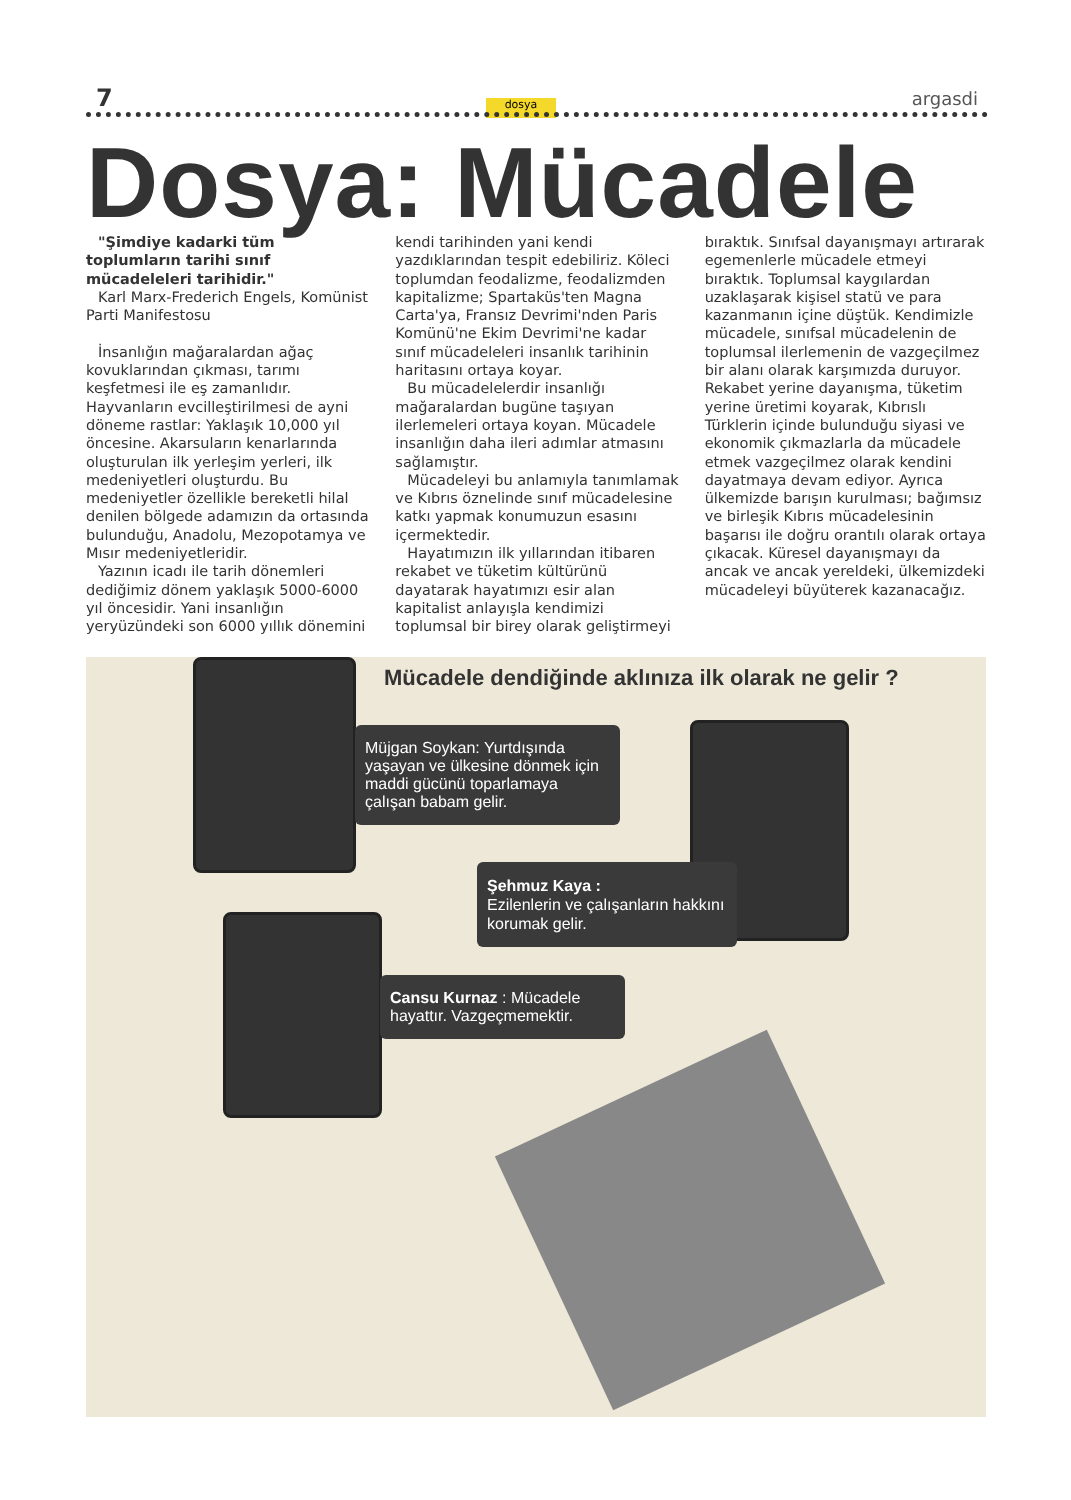7 dosya argasdi
Dosya: Mücadele
"Şimdiye kadarki tüm toplumların tarihi sınıf mücadeleleri tarihidir."
Karl Marx-Frederich Engels, Komünist Parti Manifestosu
İnsanlığın mağaralardan ağaç kovuklarından çıkması, tarımı keşfetmesi ile eş zamanlıdır. Hayvanların evcilleştirilmesi de ayni döneme rastlar: Yaklaşık 10,000 yıl öncesine. Akarsuların kenarlarında oluşturulan ilk yerleşim yerleri, ilk medeniyetleri oluşturdu. Bu medeniyetler özellikle bereketli hilal denilen bölgede adamızın da ortasında bulunduğu, Anadolu, Mezopotamya ve Mısır medeniyetleridir.
Yazının icadı ile tarih dönemleri dediğimiz dönem yaklaşık 5000-6000 yıl öncesidir. Yani insanlığın yeryüzündeki son 6000 yıllık dönemini kendi tarihinden yani kendi yazdıklarından tespit edebiliriz. Köleci toplumdan feodalizme, feodalizmden kapitalizme; Spartaküs'ten Magna Carta'ya, Fransız Devrimi'nden Paris Komünü'ne Ekim Devrimi'ne kadar sınıf mücadeleleri insanlık tarihinin haritasını ortaya koyar.
Bu mücadelelerdir insanlığı mağaralardan bugüne taşıyan ilerlemeleri ortaya koyan. Mücadele insanlığın daha ileri adımlar atmasını sağlamıştır.
Mücadeleyi bu anlamıyla tanımlamak ve Kıbrıs öznelinde sınıf mücadelesine katkı yapmak konumuzun esasını içermektedir.
Hayatımızın ilk yıllarından itibaren rekabet ve tüketim kültürünü dayatarak hayatımızı esir alan kapitalist anlayışla kendimizi toplumsal bir birey olarak geliştirmeyi bıraktık. Sınıfsal dayanışmayı artırarak egemenlerle mücadele etmeyi bıraktık. Toplumsal kaygılardan uzaklaşarak kişisel statü ve para kazanmanın içine düştük. Kendimizle mücadele, sınıfsal mücadelenin de toplumsal ilerlemenin de vazgeçilmez bir alanı olarak karşımızda duruyor. Rekabet yerine dayanışma, tüketim yerine üretimi koyarak, Kıbrıslı Türklerin içinde bulunduğu siyasi ve ekonomik çıkmazlarla da mücadele etmek vazgeçilmez olarak kendini dayatmaya devam ediyor. Ayrıca ülkemizde barışın kurulması; bağımsız ve birleşik Kıbrıs mücadelesinin başarısı ile doğru orantılı olarak ortaya çıkacak. Küresel dayanışmayı da ancak ve ancak yereldeki, ülkemizdeki mücadeleyi büyüterek kazanacağız.
Mücadele dendiğinde aklınıza ilk olarak ne gelir ?
Müjgan Soykan: Yurtdışında yaşayan ve ülkesine dönmek için maddi gücünü toparlamaya çalışan babam gelir.
Şehmuz Kaya :
Ezilenlerin ve çalışanların hakkını korumak gelir.
Cansu Kurnaz : Mücadele hayattır. Vazgeçmemektir.